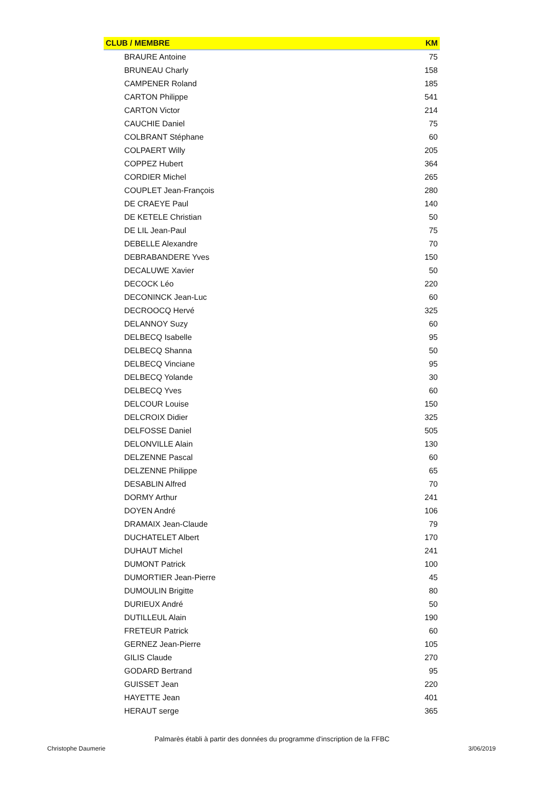| CLUB / MEMBRE | KM |
| --- | --- |
| BRAURE Antoine | 75 |
| BRUNEAU Charly | 158 |
| CAMPENER Roland | 185 |
| CARTON Philippe | 541 |
| CARTON Victor | 214 |
| CAUCHIE Daniel | 75 |
| COLBRANT Stéphane | 60 |
| COLPAERT Willy | 205 |
| COPPEZ Hubert | 364 |
| CORDIER Michel | 265 |
| COUPLET Jean-François | 280 |
| DE CRAEYE Paul | 140 |
| DE KETELE Christian | 50 |
| DE LIL Jean-Paul | 75 |
| DEBELLE Alexandre | 70 |
| DEBRABANDERE Yves | 150 |
| DECALUWE Xavier | 50 |
| DECOCK Léo | 220 |
| DECONINCK Jean-Luc | 60 |
| DECROOCQ Hervé | 325 |
| DELANNOY Suzy | 60 |
| DELBECQ Isabelle | 95 |
| DELBECQ Shanna | 50 |
| DELBECQ Vinciane | 95 |
| DELBECQ Yolande | 30 |
| DELBECQ Yves | 60 |
| DELCOUR Louise | 150 |
| DELCROIX Didier | 325 |
| DELFOSSE Daniel | 505 |
| DELONVILLE Alain | 130 |
| DELZENNE Pascal | 60 |
| DELZENNE Philippe | 65 |
| DESABLIN Alfred | 70 |
| DORMY Arthur | 241 |
| DOYEN André | 106 |
| DRAMAIX Jean-Claude | 79 |
| DUCHATELET Albert | 170 |
| DUHAUT Michel | 241 |
| DUMONT Patrick | 100 |
| DUMORTIER Jean-Pierre | 45 |
| DUMOULIN Brigitte | 80 |
| DURIEUX André | 50 |
| DUTILLEUL Alain | 190 |
| FRETEUR Patrick | 60 |
| GERNEZ Jean-Pierre | 105 |
| GILIS Claude | 270 |
| GODARD Bertrand | 95 |
| GUISSET Jean | 220 |
| HAYETTE Jean | 401 |
| HERAUT serge | 365 |
Palmarès établi à partir des données du programme d'inscription de la FFBC
Christophe Daumerie 3/06/2019